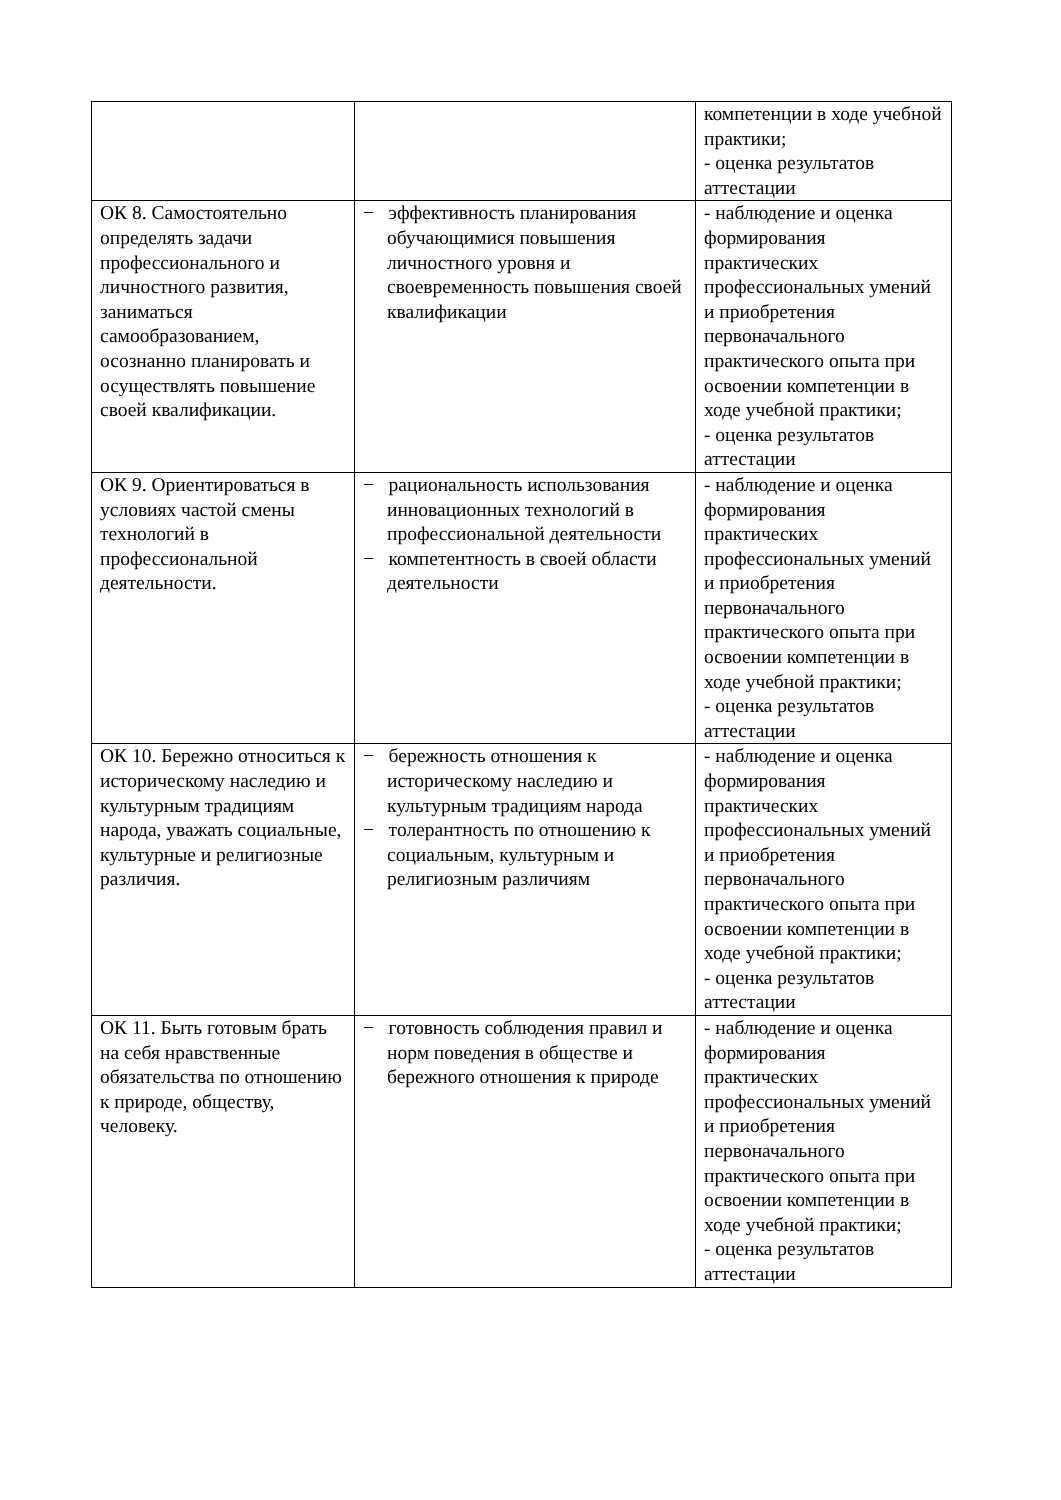| | | компетенции в ходе учебной практики; - оценка результатов аттестации |
| ОК 8. Самостоятельно определять задачи профессионального и личностного развития, заниматься самообразованием, осознанно планировать и осуществлять повышение своей квалификации. | − эффективность планирования обучающимися повышения личностного уровня и своевременность повышения своей квалификации | - наблюдение и оценка формирования практических профессиональных умений и приобретения первоначального практического опыта при освоении компетенции в ходе учебной практики; - оценка результатов аттестации |
| ОК 9. Ориентироваться в условиях частой смены технологий в профессиональной деятельности. | − рациональность использования инновационных технологий в профессиональной деятельности − компетентность в своей области деятельности | - наблюдение и оценка формирования практических профессиональных умений и приобретения первоначального практического опыта при освоении компетенции в ходе учебной практики; - оценка результатов аттестации |
| ОК 10. Бережно относиться к историческому наследию и культурным традициям народа, уважать социальные, культурные и религиозные различия. | − бережность отношения к историческому наследию и культурным традициям народа − толерантность по отношению к социальным, культурным и религиозным различиям | - наблюдение и оценка формирования практических профессиональных умений и приобретения первоначального практического опыта при освоении компетенции в ходе учебной практики; - оценка результатов аттестации |
| ОК 11. Быть готовым брать на себя нравственные обязательства по отношению к природе, обществу, человеку. | − готовность соблюдения правил и норм поведения в обществе и бережного отношения к природе | - наблюдение и оценка формирования практических профессиональных умений и приобретения первоначального практического опыта при освоении компетенции в ходе учебной практики; - оценка результатов аттестации |